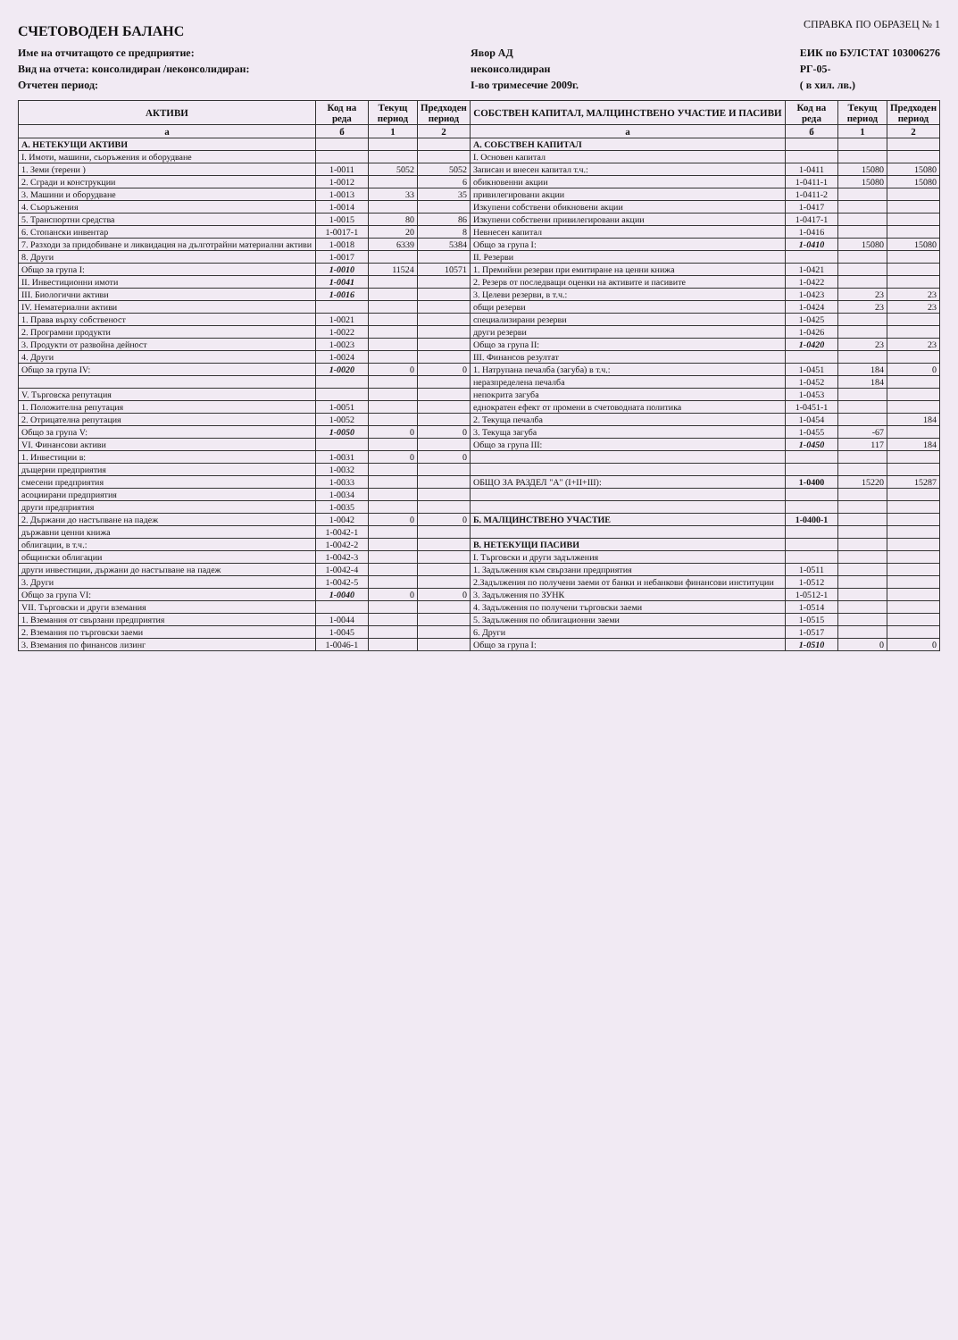СЧЕТОВОДЕН БАЛАНС
СПРАВКА ПО ОБРАЗЕЦ № 1
Име на отчитащото се предприятие:
Вид на отчета: консолидиран /неконсолидиран:
Отчетен период:
Явор АД
неконсолидиран
I-во тримесечие 2009г.
ЕИК по БУЛСТАТ 103006276
РГ-05-
( в хил. лв.)
| АКТИВИ | Код на реда | Текущ период | Предходен период | СОБСТВЕН КАПИТАЛ, МАЛЦИНСТВЕНО УЧАСТИЕ И ПАСИВИ | Код на реда | Текущ период | Предходен период |
| --- | --- | --- | --- | --- | --- | --- | --- |
| а | б | 1 | 2 | а | б | 1 | 2 |
| А. НЕТЕКУЩИ АКТИВИ | | | | А. СОБСТВЕН КАПИТАЛ | | | |
| I. Имоти, машини, съоръжения и оборудване | | | | I. Основен капитал | | | |
| 1. Земи (терени ) | 1-0011 | 5052 | 5052 | Записан и внесен капитал т.ч.: | 1-0411 | 15080 | 15080 |
| 2. Сгради и конструкции | 1-0012 | | 6 | обикновенни акции | 1-0411-1 | 15080 | 15080 |
| 3. Машини и оборудване | 1-0013 | 33 | 35 | привилегировани акции | 1-0411-2 | | |
| 4. Съоръжения | 1-0014 | | | Изкупени собствени обикновени акции | 1-0417 | | |
| 5. Транспортни средства | 1-0015 | 80 | 86 | Изкупени собствени привилегировани акции | 1-0417-1 | | |
| 6. Стопански инвентар | 1-0017-1 | 20 | 8 | Невнесен капитал | 1-0416 | | |
| 7. Разходи за придобиване и ликвидация на дълготрайни материални активи | 1-0018 | 6339 | 5384 | Общо за група I: | 1-0410 | 15080 | 15080 |
| 8. Други | 1-0017 | | | II. Резерви | | | |
| Общо за група I: | 1-0010 | 11524 | 10571 | 1. Премийни резерви при емитиране на ценни книжа | 1-0421 | | |
| II. Инвестиционни имоти | 1-0041 | | | 2. Резерв от последващи оценки на активите и пасивите | 1-0422 | | |
| III. Биологични активи | 1-0016 | | | 3. Целеви резерви, в т.ч.: | 1-0423 | 23 | 23 |
| IV. Нематериални активи | | | | общи резерви | 1-0424 | 23 | 23 |
| 1. Права върху собственост | 1-0021 | | | специализирани резерви | 1-0425 | | |
| 2. Програмни продукти | 1-0022 | | | други резерви | 1-0426 | | |
| 3. Продукти от развойна дейност | 1-0023 | | | Общо за група II: | 1-0420 | 23 | 23 |
| 4. Други | 1-0024 | | | III. Финансов резултат | | | |
| Общо за група IV: | 1-0020 | 0 | 0 | 1. Натрупана печалба (загуба) в т.ч.: | 1-0451 | 184 | 0 |
| | | | | неразпределена печалба | 1-0452 | 184 | |
| V. Търговска репутация | | | | непокрита загуба | 1-0453 | | |
| 1. Положителна репутация | 1-0051 | | | еднократен ефект от промени в счетоводната политика | 1-0451-1 | | |
| 2. Отрицателна репутация | 1-0052 | | | 2. Текуща печалба | 1-0454 | | 184 |
| Общо за група V: | 1-0050 | 0 | 0 | 3. Текуща загуба | 1-0455 | -67 | |
| VI. Финансови активи | | | | Общо за група III: | 1-0450 | 117 | 184 |
| 1. Инвестиции в: | 1-0031 | 0 | 0 | | | | |
| дъщерни предприятия | 1-0032 | | | | | | |
| смесени предприятия | 1-0033 | | | ОБЩО ЗА РАЗДЕЛ "А" (I+II+III): | 1-0400 | 15220 | 15287 |
| асоциирани предприятия | 1-0034 | | | | | | |
| други предприятия | 1-0035 | | | | | | |
| 2. Държани до настъпване на падеж | 1-0042 | 0 | 0 | Б. МАЛЦИНСТВЕНО УЧАСТИЕ | 1-0400-1 | | |
| държавни ценни книжа | 1-0042-1 | | | | | | |
| облигации, в т.ч.: | 1-0042-2 | | | В. НЕТЕКУЩИ ПАСИВИ | | | |
| общински облигации | 1-0042-3 | | | I. Търговски и други задължения | | | |
| други инвестиции, държани до настъпване на падеж | 1-0042-4 | | | 1. Задължения към свързани предприятия | 1-0511 | | |
| 3. Други | 1-0042-5 | | | 2.Задължения по получени заеми от банки и небанкови финансови институции | 1-0512 | | |
| Общо за група VI: | 1-0040 | 0 | 0 | 3. Задължения по ЗУНК | 1-0512-1 | | |
| VII. Търговски и други вземания | | | | 4. Задължения по получени търговски заеми | 1-0514 | | |
| 1. Вземания от свързани предприятия | 1-0044 | | | 5. Задължения по облигационни заеми | 1-0515 | | |
| 2. Вземания по търговски заеми | 1-0045 | | | 6. Други | 1-0517 | | |
| 3. Вземания по финансов лизинг | 1-0046-1 | | | Общо за група I: | 1-0510 | 0 | 0 |